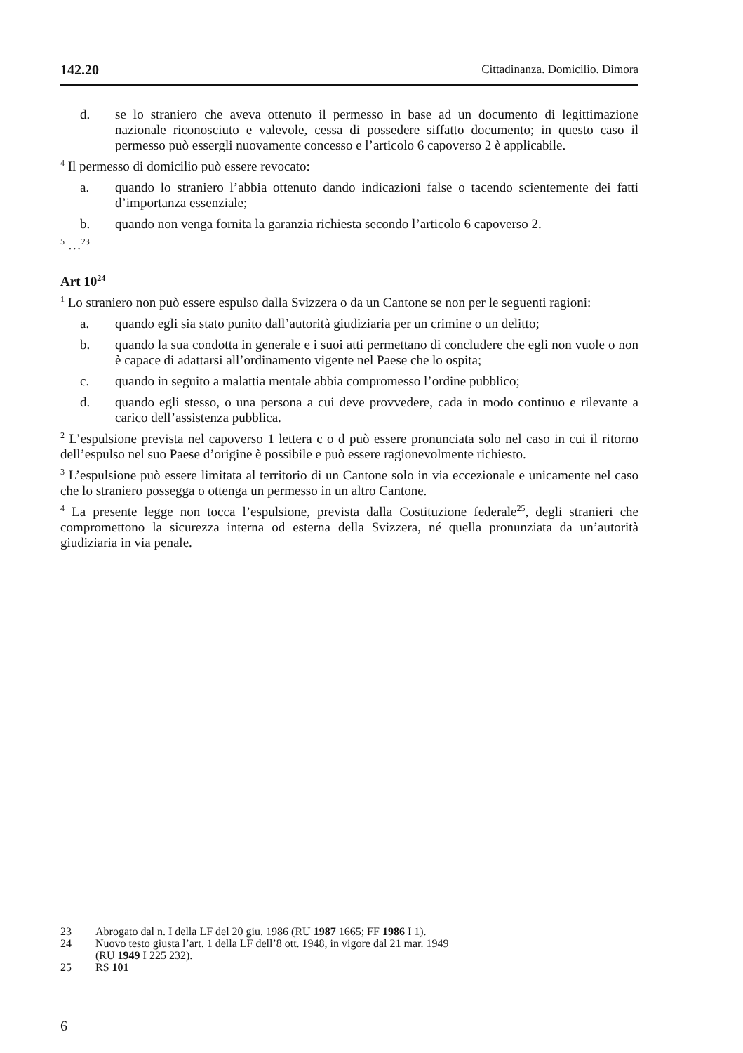142.20 Cittadinanza. Domicilio. Dimora
d. se lo straniero che aveva ottenuto il permesso in base ad un documento di legittimazione nazionale riconosciuto e valevole, cessa di possedere siffatto documento; in questo caso il permesso può essergli nuovamente concesso e l’articolo 6 capoverso 2 è applicabile.
<sup>4</sup> Il permesso di domicilio può essere revocato:
a. quando lo straniero l’abbia ottenuto dando indicazioni false o tacendo scientemente dei fatti d’importanza essenziale;
b. quando non venga fornita la garanzia richiesta secondo l’articolo 6 capoverso 2.
<sup>5</sup> …<sup>23</sup>
Art 10<sup>24</sup>
<sup>1</sup> Lo straniero non può essere espulso dalla Svizzera o da un Cantone se non per le seguenti ragioni:
a. quando egli sia stato punito dall’autorità giudiziaria per un crimine o un delitto;
b. quando la sua condotta in generale e i suoi atti permettano di concludere che egli non vuole o non è capace di adattarsi all’ordinamento vigente nel Paese che lo ospita;
c. quando in seguito a malattia mentale abbia compromesso l’ordine pubblico;
d. quando egli stesso, o una persona a cui deve provvedere, cada in modo continuo e rilevante a carico dell’assistenza pubblica.
<sup>2</sup> L’espulsione prevista nel capoverso 1 lettera c o d può essere pronunciata solo nel caso in cui il ritorno dell’espulso nel suo Paese d’origine è possibile e può essere ragionevolmente richiesto.
<sup>3</sup> L’espulsione può essere limitata al territorio di un Cantone solo in via eccezionale e unicamente nel caso che lo straniero possegga o ottenga un permesso in un altro Cantone.
<sup>4</sup> La presente legge non tocca l’espulsione, prevista dalla Costituzione federale<sup>25</sup>, degli stranieri che compromettono la sicurezza interna od esterna della Svizzera, né quella pronunziata da un’autorità giudiziaria in via penale.
23 Abrogato dal n. I della LF del 20 giu. 1986 (RU 1987 1665; FF 1986 I 1).
24 Nuovo testo giusta l’art. 1 della LF dell’8 ott. 1948, in vigore dal 21 mar. 1949
(RU 1949 I 225 232).
25 RS 101
6